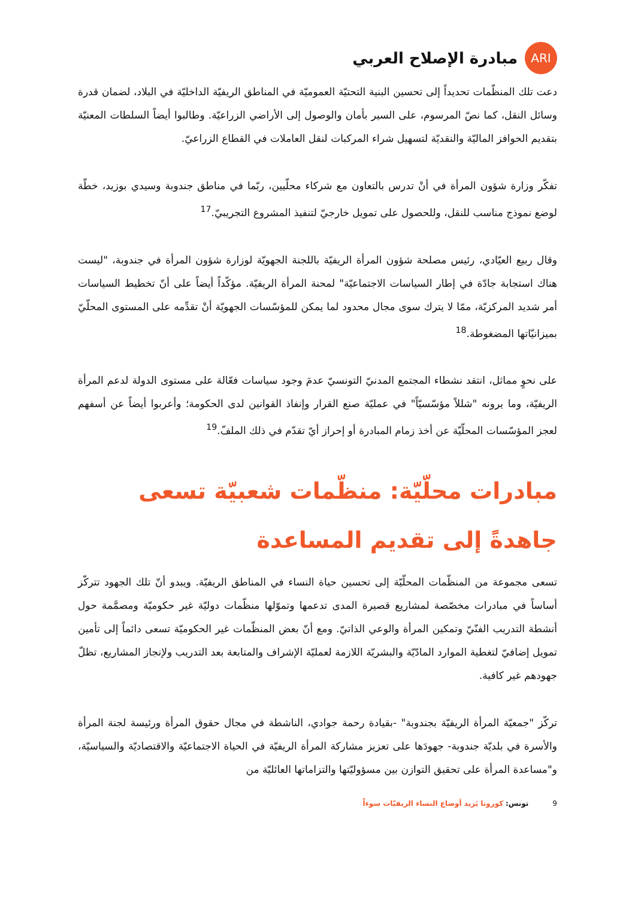ARI
مبادرة الإصلاح العربي
دعت تلك المنظّمات تحديداً إلى تحسين البنية التحتيّة العموميّة في المناطق الريفيّة الداخليّة في البلاد، لضمان قدرة وسائل النقل، كما نصّ المرسوم، على السير بأمان والوصول إلى الأراضي الزراعيّة. وطالبوا أيضاً السلطات المعنيّة بتقديم الحوافز الماليّة والنقديّة لتسهيل شراء المركبات لنقل العاملات في القطاع الزراعيّ.
تفكّر وزارة شؤون المرأة في أنْ تدرس بالتعاون مع شركاء محلّيين، ربّما في مناطق جندوبة وسيدي بوزيد، خطّة لوضع نموذج مناسب للنقل، وللحصول على تمويل خارجيّ لتنفيذ المشروع التجريبيّ.<sup>17</sup>
وقال ربيع العيّادي، رئيس مصلحة شؤون المرأة الريفيّة باللجنة الجهويّة لوزارة شؤون المرأة في جندوبة، "ليست هناك استجابة جادّة في إطار السياسات الاجتماعيّة" لمحنة المرأة الريفيّة. مؤكّداً أيضاً على أنّ تخطيط السياسات أمر شديد المركزيّة، ممّا لا يترك سوى مجال محدود لما يمكن للمؤسّسات الجهويّة أنْ تقدِّمه على المستوى المحلّيّ بميزانيّاتها المضغوطة.<sup>18</sup>
على نحوٍ مماثل، انتقد نشطاء المجتمع المدنيّ التونسيّ عدمَ وجود سياسات فعّالة على مستوى الدولة لدعم المرأة الريفيّة، وما يرونه "شللاً مؤسّسيّاً" في عمليّة صنع القرار وإنفاذ القوانين لدى الحكومة؛ وأعربوا أيضاً عن أسفهم لعجز المؤسّسات المحلّيّة عن أخذ زمام المبادرة أو إحراز أيّ تقدّم في ذلك الملفّ.<sup>19</sup>
مبادرات محلّيّة: منظّمات شعبيّة تسعى جاهدةً إلى تقديم المساعدة
تسعى مجموعة من المنظّمات المحلّيّة إلى تحسين حياة النساء في المناطق الريفيّة. ويبدو أنّ تلك الجهود تتركّز أساساً في مبادرات مخصّصة لمشاريع قصيرة المدى تدعمها وتموّلها منظّمات دوليّة غير حكوميّة ومصمَّمة حول أنشطة التدريب الفنّيّ وتمكين المرأة والوعي الذاتيّ. ومع أنّ بعض المنظّمات غير الحكوميّة تسعى دائماً إلى تأمين تمويل إضافيّ لتغطية الموارد المادّيّة والبشريّة اللازمة لعمليّة الإشراف والمتابعة بعد التدريب ولإنجاز المشاريع، تظلّ جهودهم غير كافية.
تركّز "جمعيّة المرأة الريفيّة بجندوبة" -بقيادة رحمة جوادي، الناشطة في مجال حقوق المرأة ورئيسة لجنة المرأة والأسرة في بلديّة جندوبة- جهودَها على تعزيز مشاركة المرأة الريفيّة في الحياة الاجتماعيّة والاقتصاديّة والسياسيّة، و"مساعدة المرأة على تحقيق التوازن بين مسؤوليّتها والتزاماتها العائليّة من
9 تونس: كورونا يَزيد أوضاع النساء الريفيّات سوءاً